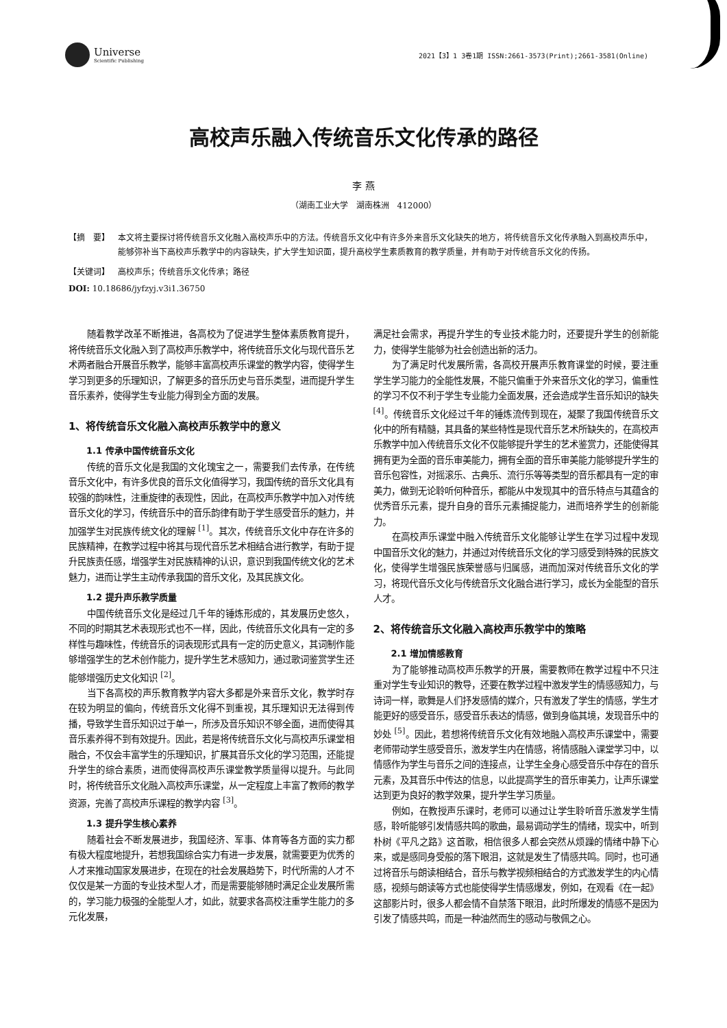Universe
Scientific Publishing
2021【3】1 3卷1期 ISSN:2661-3573(Print);2661-3581(Online)
高校声乐融入传统音乐文化传承的路径
李 燕
（湖南工业大学　湖南株洲　412000）
【摘　要】 本文将主要探讨将传统音乐文化融入高校声乐中的方法。传统音乐文化中有许多外来音乐文化缺失的地方，将传统音乐文化传承融入到高校声乐中，能够弥补当下高校声乐教学中的内容缺失，扩大学生知识面，提升高校学生素质教育的教学质量，并有助于对传统音乐文化的传扬。
【关键词】 高校声乐；传统音乐文化传承；路径
DOI: 10.18686/jyfzyj.v3i1.36750
随着教学改革不断推进，各高校为了促进学生整体素质教育提升，将传统音乐文化融入到了高校声乐教学中，将传统音乐文化与现代音乐艺术两者融合开展音乐教学，能够丰富高校声乐课堂的教学内容，使得学生学习到更多的乐理知识，了解更多的音乐历史与音乐类型，进而提升学生音乐素养，使得学生专业能力得到全方面的发展。
1、将传统音乐文化融入高校声乐教学中的意义
1.1 传承中国传统音乐文化
传统的音乐文化是我国的文化瑰宝之一，需要我们去传承，在传统音乐文化中，有许多优良的音乐文化值得学习，我国传统的音乐文化具有较强的韵味性，注重旋律的表现性，因此，在高校声乐教学中加入对传统音乐文化的学习，传统音乐中的音乐韵律有助于学生感受音乐的魅力，并加强学生对民族传统文化的理解 <sup>[1]</sup>。其次，传统音乐文化中存在许多的民族精神，在教学过程中将其与现代音乐艺术相结合进行教学，有助于提升民族责任感，增强学生对民族精神的认识，意识到我国传统文化的艺术魅力，进而让学生主动传承我国的音乐文化，及其民族文化。
1.2 提升声乐教学质量
中国传统音乐文化是经过几千年的锤炼形成的，其发展历史悠久，不同的时期其艺术表现形式也不一样，因此，传统音乐文化具有一定的多样性与趣味性，传统音乐的词表现形式具有一定的历史意义，其词制作能够增强学生的艺术创作能力，提升学生艺术感知力，通过歌词鉴赏学生还能够增强历史文化知识 <sup>[2]</sup>。
当下各高校的声乐教育教学内容大多都是外来音乐文化，教学时存在较为明显的偏向，传统音乐文化得不到重视，其乐理知识无法得到传播，导致学生音乐知识过于单一，所涉及音乐知识不够全面，进而使得其音乐素养得不到有效提升。因此，若是将传统音乐文化与高校声乐课堂相融合，不仅会丰富学生的乐理知识，扩展其音乐文化的学习范围，还能提升学生的综合素质，进而使得高校声乐课堂教学质量得以提升。与此同时，将传统音乐文化融入高校声乐课堂，从一定程度上丰富了教师的教学资源，完善了高校声乐课程的教学内容 <sup>[3]</sup>。
1.3 提升学生核心素养
随着社会不断发展进步，我国经济、军事、体育等各方面的实力都有极大程度地提升，若想我国综合实力有进一步发展，就需要更为优秀的人才来推动国家发展进步，在现在的社会发展趋势下，时代所需的人才不仅仅是某一方面的专业技术型人才，而是需要能够随时满足企业发展所需的，学习能力极强的全能型人才，如此，就要求各高校注重学生能力的多元化发展，
满足社会需求，再提升学生的专业技术能力时，还要提升学生的创新能力，使得学生能够为社会创造出新的活力。
为了满足时代发展所需，各高校开展声乐教育课堂的时候，要注重学生学习能力的全能性发展，不能只偏重于外来音乐文化的学习，偏重性的学习不仅不利于学生专业能力全面发展，还会造成学生音乐知识的缺失 <sup>[4]</sup>。传统音乐文化经过千年的锤炼流传到现在，凝聚了我国传统音乐文化中的所有精髓，其具备的某些特性是现代音乐艺术所缺失的，在高校声乐教学中加入传统音乐文化不仅能够提升学生的艺术鉴赏力，还能使得其拥有更为全面的音乐审美能力，拥有全面的音乐审美能力能够提升学生的音乐包容性，对摇滚乐、古典乐、流行乐等等类型的音乐都具有一定的审美力，做到无论聆听何种音乐，都能从中发现其中的音乐特点与其蕴含的优秀音乐元素，提升自身的音乐元素捕捉能力，进而培养学生的创新能力。
在高校声乐课堂中融入传统音乐文化能够让学生在学习过程中发现中国音乐文化的魅力，并通过对传统音乐文化的学习感受到特殊的民族文化，使得学生增强民族荣誉感与归属感，进而加深对传统音乐文化的学习，将现代音乐文化与传统音乐文化融合进行学习，成长为全能型的音乐人才。
2、将传统音乐文化融入高校声乐教学中的策略
2.1 增加情感教育
为了能够推动高校声乐教学的开展，需要教师在教学过程中不只注重对学生专业知识的教导，还要在教学过程中激发学生的情感感知力，与诗词一样，歌舞是人们抒发感情的媒介，只有激发了学生的情感，学生才能更好的感受音乐，感受音乐表达的情感，做到身临其境，发现音乐中的妙处 <sup>[5]</sup>。因此，若想将传统音乐文化有效地融入高校声乐课堂中，需要老师带动学生感受音乐，激发学生内在情感，将情感融入课堂学习中，以情感作为学生与音乐之间的连接点，让学生全身心感受音乐中存在的音乐元素，及其音乐中传达的信息，以此提高学生的音乐审美力，让声乐课堂达到更为良好的教学效果，提升学生学习质量。
例如，在教授声乐课时，老师可以通过让学生聆听音乐激发学生情感，聆听能够引发情感共鸣的歌曲，最易调动学生的情绪，现实中，听到朴树《平凡之路》这首歌，相信很多人都会突然从烦躁的情绪中静下心来，或是感同身受般的落下眼泪，这就是发生了情感共鸣。同时，也可通过将音乐与朗读相结合，音乐与教学视频相结合的方式激发学生的内心情感，视频与朗读等方式也能使得学生情感爆发，例如，在观看《在一起》这部影片时，很多人都会情不自禁落下眼泪，此时所爆发的情感不是因为引发了情感共鸣，而是一种油然而生的感动与敬佩之心。